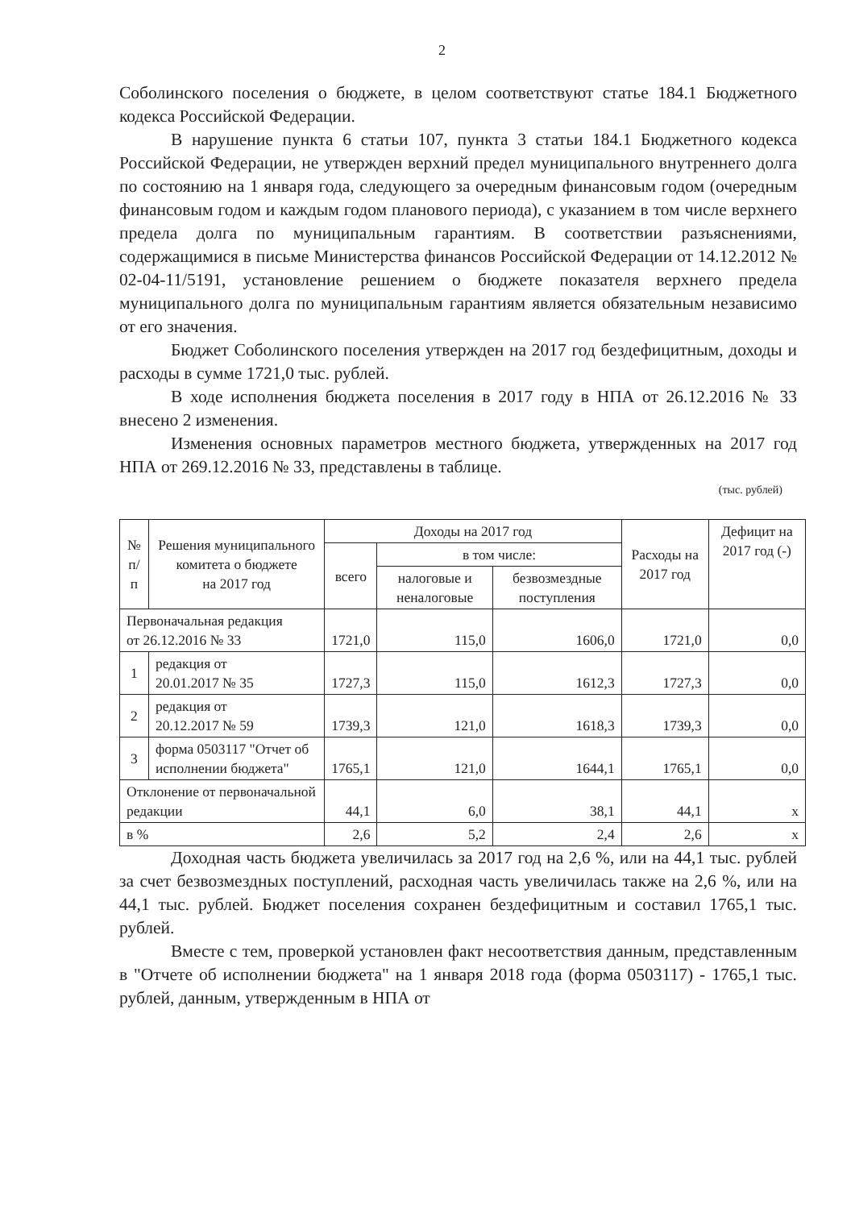2
Соболинского поселения о бюджете, в целом соответствуют статье 184.1 Бюджетного кодекса Российской Федерации.
В нарушение пункта 6 статьи 107, пункта 3 статьи 184.1 Бюджетного кодекса Российской Федерации, не утвержден верхний предел муниципального внутреннего долга по состоянию на 1 января года, следующего за очередным финансовым годом (очередным финансовым годом и каждым годом планового периода), с указанием в том числе верхнего предела долга по муниципальным гарантиям. В соответствии разъяснениями, содержащимися в письме Министерства финансов Российской Федерации от 14.12.2012 № 02-04-11/5191, установление решением о бюджете показателя верхнего предела муниципального долга по муниципальным гарантиям является обязательным независимо от его значения.
Бюджет Соболинского поселения утвержден на 2017 год бездефицитным, доходы и расходы в сумме 1721,0 тыс. рублей.
В ходе исполнения бюджета поселения в 2017 году в НПА от 26.12.2016 № 33 внесено 2 изменения.
Изменения основных параметров местного бюджета, утвержденных на 2017 год НПА от 269.12.2016 № 33, представлены в таблице.
(тыс. рублей)
| № п/п | Решения муниципального комитета о бюджете на 2017 год | Доходы на 2017 год | | | Расходы на 2017 год | Дефицит на 2017 год (-) |
| --- | --- | --- | --- | --- | --- | --- |
| | | всего | в том числе: | | | |
| | | | налоговые и неналоговые | безвозмездные поступления | | |
| Первоначальная редакция от 26.12.2016 № 33 | | 1721,0 | 115,0 | 1606,0 | 1721,0 | 0,0 |
| 1 | редакция от 20.01.2017 № 35 | 1727,3 | 115,0 | 1612,3 | 1727,3 | 0,0 |
| 2 | редакция от 20.12.2017 № 59 | 1739,3 | 121,0 | 1618,3 | 1739,3 | 0,0 |
| 3 | форма 0503117 "Отчет об исполнении бюджета" | 1765,1 | 121,0 | 1644,1 | 1765,1 | 0,0 |
| Отклонение от первоначальной редакции | | 44,1 | 6,0 | 38,1 | 44,1 | х |
| в % | | 2,6 | 5,2 | 2,4 | 2,6 | х |
Доходная часть бюджета увеличилась за 2017 год на 2,6 %, или на 44,1 тыс. рублей за счет безвозмездных поступлений, расходная часть увеличилась также на 2,6 %, или на 44,1 тыс. рублей. Бюджет поселения сохранен бездефицитным и составил 1765,1 тыс. рублей.
Вместе с тем, проверкой установлен факт несоответствия данным, представленным в "Отчете об исполнении бюджета" на 1 января 2018 года (форма 0503117) - 1765,1 тыс. рублей, данным, утвержденным в НПА от